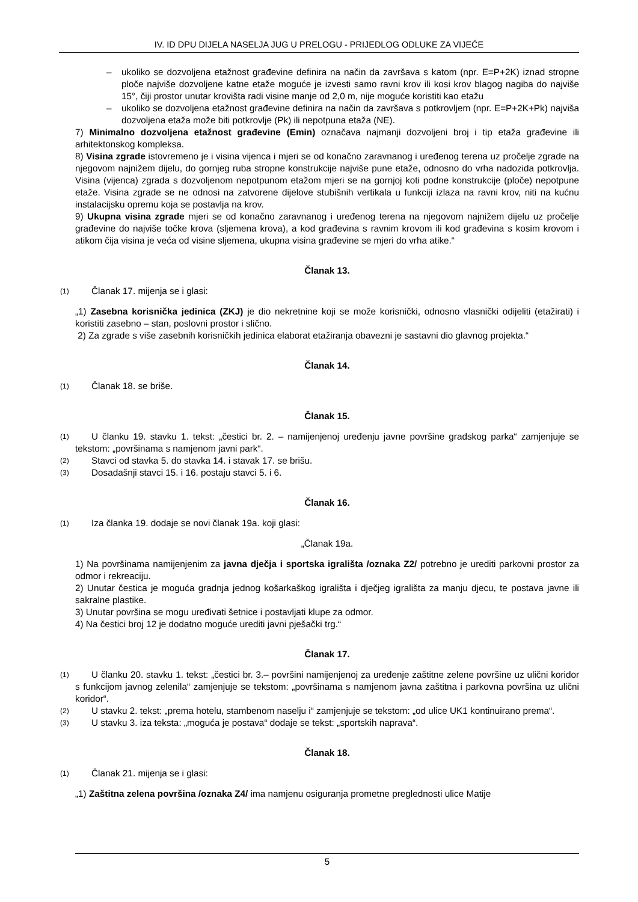IV. ID DPU DIJELA NASELJA JUG U PRELOGU - PRIJEDLOG ODLUKE ZA VIJEĆE
– ukoliko se dozvoljena etažnost građevine definira na način da završava s katom (npr. E=P+2K) iznad stropne ploče najviše dozvoljene katne etaže moguće je izvesti samo ravni krov ili kosi krov blagog nagiba do najviše 15°, čiji prostor unutar krovišta radi visine manje od 2,0 m, nije moguće koristiti kao etažu
– ukoliko se dozvoljena etažnost građevine definira na način da završava s potkrovljem (npr. E=P+2K+Pk) najviša dozvoljena etaža može biti potkrovlje (Pk) ili nepotpuna etaža (NE).
7) Minimalno dozvoljena etažnost građevine (Emin) označava najmanji dozvoljeni broj i tip etaža građevine ili arhitektonskog kompleksa.
8) Visina zgrade istovremeno je i visina vijenca i mjeri se od konačno zaravnanog i uređenog terena uz pročelje zgrade na njegovom najnižem dijelu, do gornjeg ruba stropne konstrukcije najviše pune etaže, odnosno do vrha nadozida potkrovlja. Visina (vijenca) zgrada s dozvoljenom nepotpunom etažom mjeri se na gornjoj koti podne konstrukcije (ploče) nepotpune etaže. Visina zgrade se ne odnosi na zatvorene dijelove stubišnih vertikala u funkciji izlaza na ravni krov, niti na kućnu instalacijsku opremu koja se postavlja na krov.
9) Ukupna visina zgrade mjeri se od konačno zaravnanog i uređenog terena na njegovom najnižem dijelu uz pročelje građevine do najviše točke krova (sljemena krova), a kod građevina s ravnim krovom ili kod građevina s kosim krovom i atikom čija visina je veća od visine sljemena, ukupna visina građevine se mjeri do vrha atike.“
Članak 13.
(1) Članak 17. mijenja se i glasi:
„1) Zasebna korisnička jedinica (ZKJ) je dio nekretnine koji se može korisnički, odnosno vlasnički odijeliti (etažirati) i koristiti zasebno – stan, poslovni prostor i slično.
2) Za zgrade s više zasebnih korisničkih jedinica elaborat etažiranja obavezni je sastavni dio glavnog projekta.“
Članak 14.
(1) Članak 18. se briše.
Članak 15.
(1) U članku 19. stavku 1. tekst: „čestici br. 2. – namijenjenoj uređenju javne površine gradskog parka“ zamjenjuje se tekstom: „površinama s namjenom javni park“.
(2) Stavci od stavka 5. do stavka 14. i stavak 17. se brišu.
(3) Dosadašnji stavci 15. i 16. postaju stavci 5. i 6.
Članak 16.
(1) Iza članka 19. dodaje se novi članak 19a. koji glasi:
„Članak 19a.
1) Na površinama namijenjenim za javna dječja i sportska igrališta /oznaka Z2/ potrebno je urediti parkovni prostor za odmor i rekreaciju.
2) Unutar čestica je moguća gradnja jednog košarkaškog igrališta i dječjeg igrališta za manju djecu, te postava javne ili sakralne plastike.
3) Unutar površina se mogu uređivati šetnice i postavljati klupe za odmor.
4) Na čestici broj 12 je dodatno moguće urediti javni pješački trg.“
Članak 17.
(1) U članku 20. stavku 1. tekst: „čestici br. 3.– površini namijenjenoj za uređenje zaštitne zelene površine uz ulični koridor s funkcijom javnog zelenila“ zamjenjuje se tekstom: „površinama s namjenom javna zaštitna i parkovna površina uz ulični koridor“.
(2) U stavku 2. tekst: „prema hotelu, stambenom naselju i“ zamjenjuje se tekstom: „od ulice UK1 kontinuirano prema“.
(3) U stavku 3. iza teksta: „moguća je postava“ dodaje se tekst: „sportskih naprava“.
Članak 18.
(1) Članak 21. mijenja se i glasi:
„1) Zaštitna zelena površina /oznaka Z4/ ima namjenu osiguranja prometne preglednosti ulice Matije
5